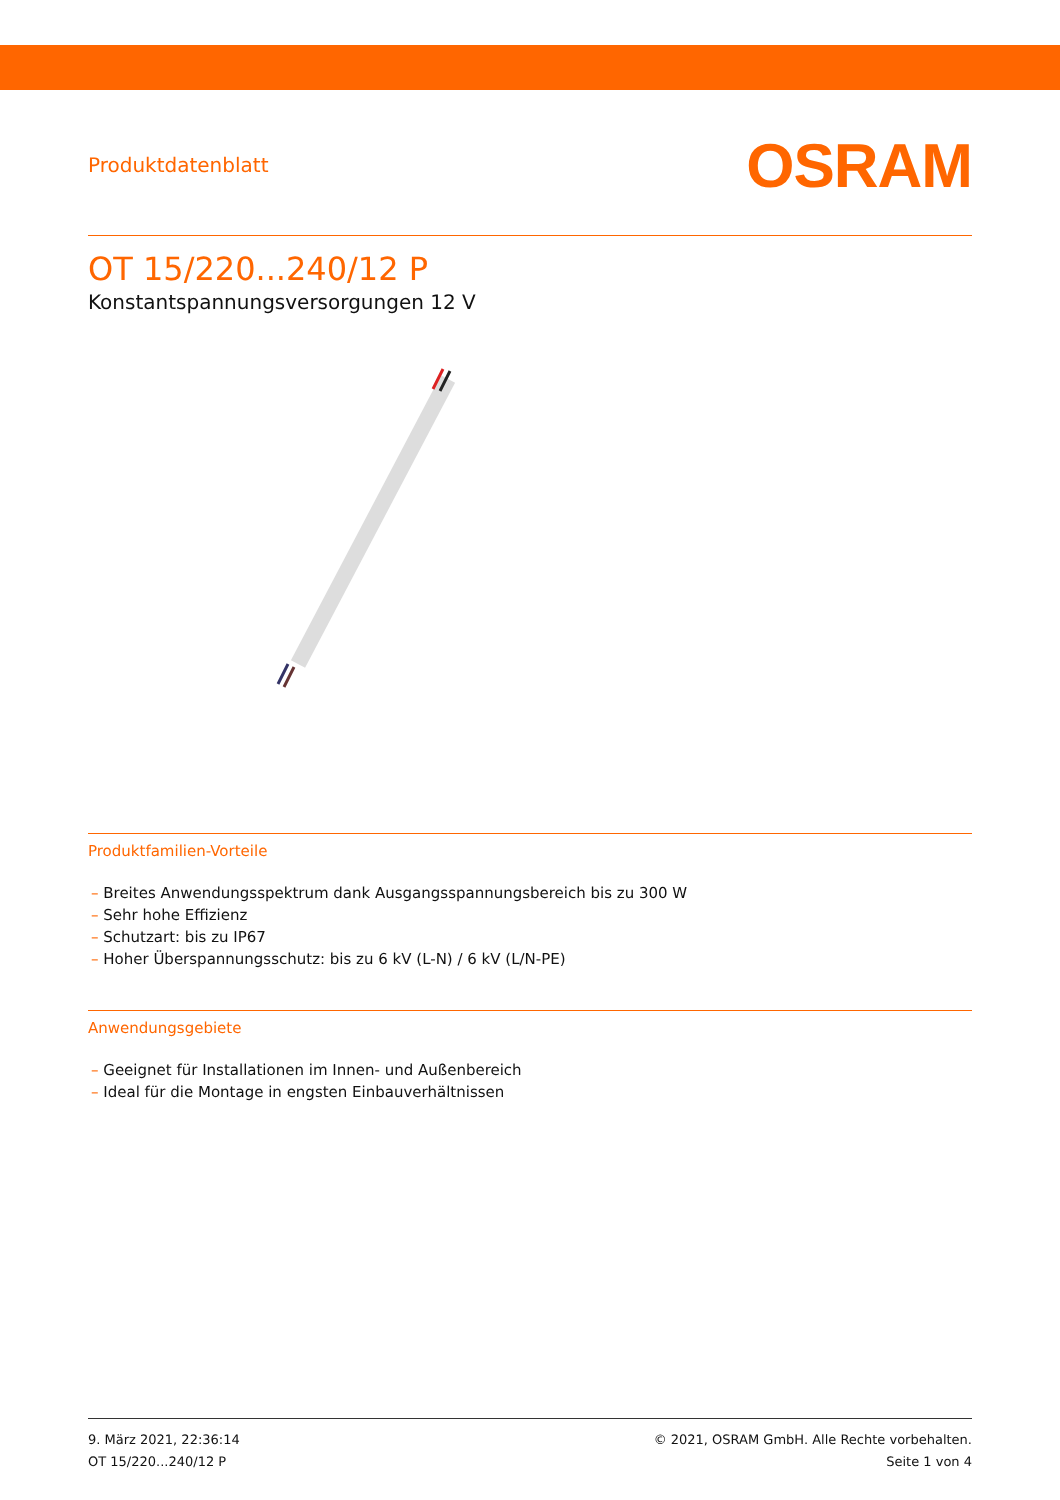Produktdatenblatt
OSRAM
OT 15/220...240/12 P
Konstantspannungsversorgungen 12 V
Produktfamilien-Vorteile
– Breites Anwendungsspektrum dank Ausgangsspannungsbereich bis zu 300 W
– Sehr hohe Effizienz
– Schutzart: bis zu IP67
– Hoher Überspannungsschutz: bis zu 6 kV (L-N) / 6 kV (L/N-PE)
Anwendungsgebiete
– Geeignet für Installationen im Innen- und Außenbereich
– Ideal für die Montage in engsten Einbauverhältnissen
9. März 2021, 22:36:14
OT 15/220...240/12 P
© 2021, OSRAM GmbH. Alle Rechte vorbehalten.
Seite 1 von 4